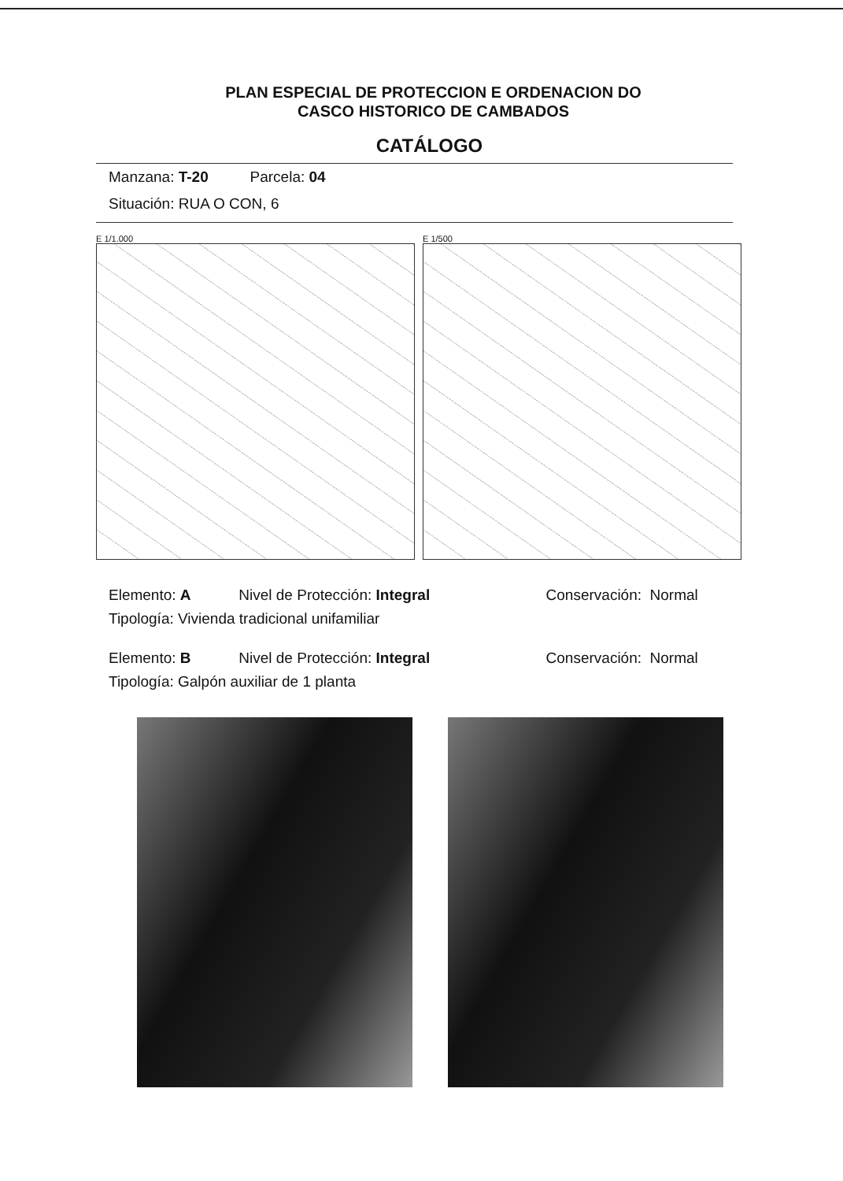PLAN ESPECIAL DE PROTECCION E ORDENACION DO
CASCO HISTORICO DE CAMBADOS
CATÁLOGO
Manzana: T-20 Parcela: 04
Situación: RUA O CON, 6
E 1/1.000 E 1/500
Elemento: A Nivel de Protección: Integral Conservación: Normal
Tipología: Vivienda tradicional unifamiliar
Elemento: B Nivel de Protección: Integral Conservación: Normal
Tipología: Galpón auxiliar de 1 planta